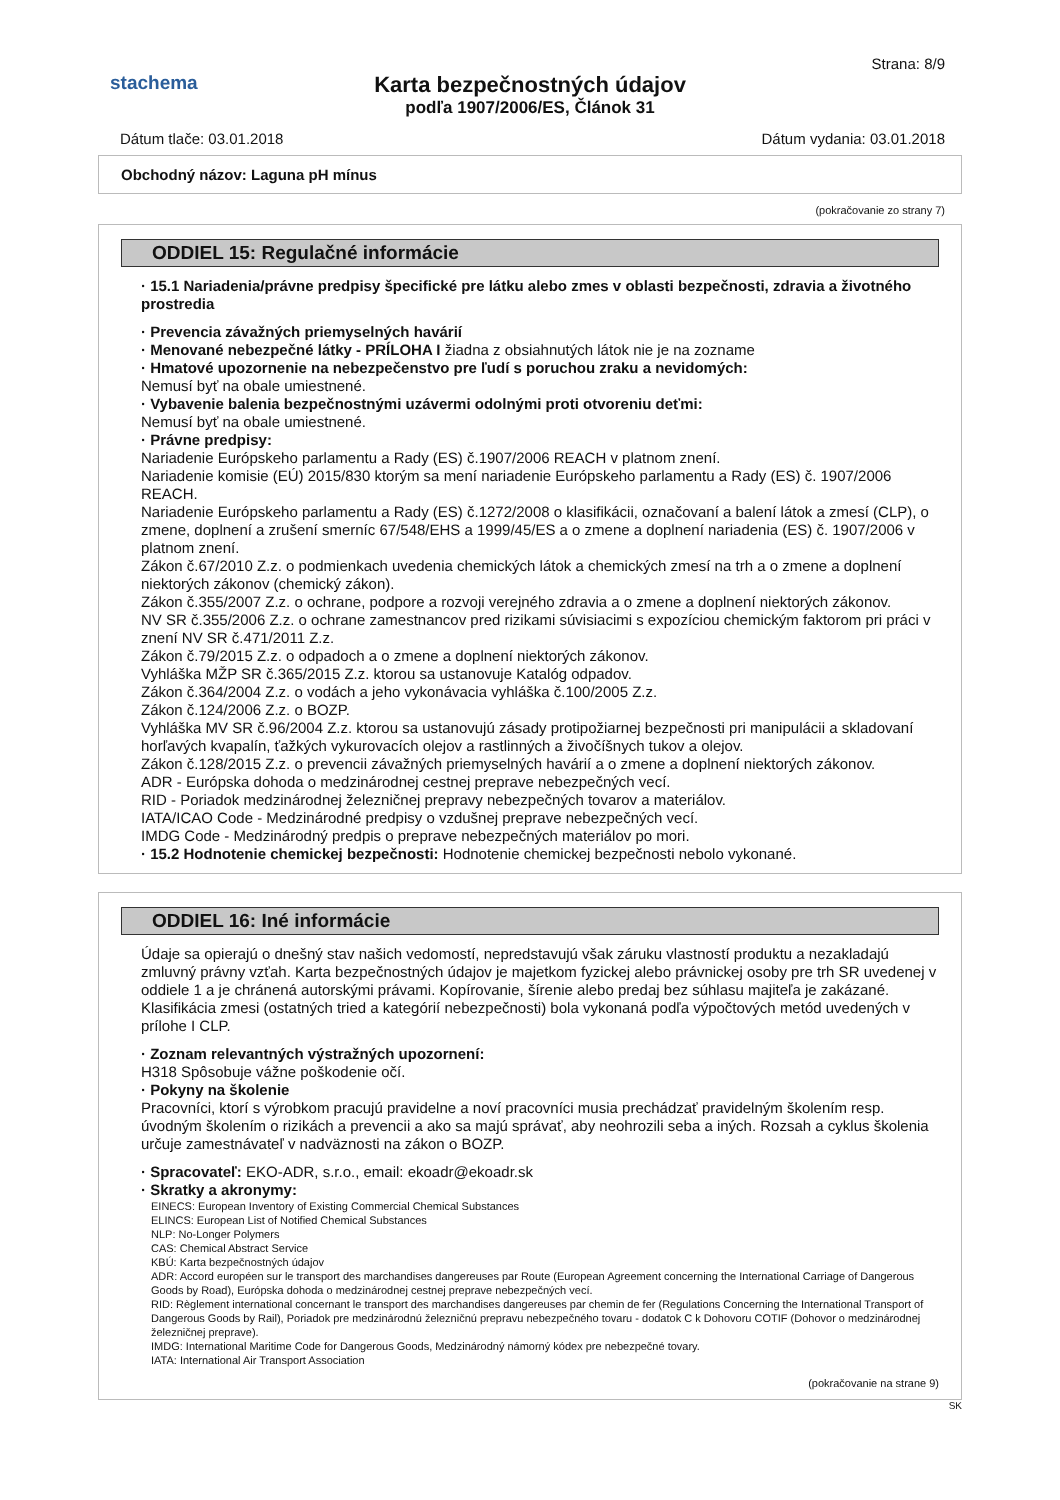Strana: 8/9
stachema
Karta bezpečnostných údajov
podľa 1907/2006/ES, Článok 31
Dátum tlače: 03.01.2018 Dátum vydania: 03.01.2018
Obchodný názov: Laguna pH mínus
(pokračovanie zo strany 7)
ODDIEL 15: Regulačné informácie
· 15.1 Nariadenia/právne predpisy špecifické pre látku alebo zmes v oblasti bezpečnosti, zdravia a životného prostredia
· Prevencia závažných priemyselných havárií
· Menované nebezpečné látky - PRÍLOHA I žiadna z obsiahnutých látok nie je na zozname
· Hmatové upozornenie na nebezpečenstvo pre ľudí s poruchou zraku a nevidomých:
Nemusí byť na obale umiestnené.
· Vybavenie balenia bezpečnostnými uzávermi odolnými proti otvoreniu deťmi:
Nemusí byť na obale umiestnené.
· Právne predpisy:
Nariadenie Európskeho parlamentu a Rady (ES) č.1907/2006 REACH v platnom znení.
Nariadenie komisie (EÚ) 2015/830 ktorým sa mení nariadenie Európskeho parlamentu a Rady (ES) č. 1907/2006 REACH.
Nariadenie Európskeho parlamentu a Rady (ES) č.1272/2008 o klasifikácii, označovaní a balení látok a zmesí (CLP), o zmene, doplnení a zrušení smerníc 67/548/EHS a 1999/45/ES a o zmene a doplnení nariadenia (ES) č. 1907/2006 v platnom znení.
Zákon č.67/2010 Z.z. o podmienkach uvedenia chemických látok a chemických zmesí na trh a o zmene a doplnení niektorých zákonov (chemický zákon).
Zákon č.355/2007 Z.z. o ochrane, podpore a rozvoji verejného zdravia a o zmene a doplnení niektorých zákonov.
NV SR č.355/2006 Z.z. o ochrane zamestnancov pred rizikami súvisiacimi s expozíciou chemickým faktorom pri práci v znení NV SR č.471/2011 Z.z.
Zákon č.79/2015 Z.z. o odpadoch a o zmene a doplnení niektorých zákonov.
Vyhláška MŽP SR č.365/2015 Z.z. ktorou sa ustanovuje Katalóg odpadov.
Zákon č.364/2004 Z.z. o vodách a jeho vykonávacia vyhláška č.100/2005 Z.z.
Zákon č.124/2006 Z.z. o BOZP.
Vyhláška MV SR č.96/2004 Z.z. ktorou sa ustanovujú zásady protipožiarnej bezpečnosti pri manipulácii a skladovaní horľavých kvapalín, ťažkých vykurovacích olejov a rastlinných a živočíšnych tukov a olejov.
Zákon č.128/2015 Z.z. o prevencii závažných priemyselných havárií a o zmene a doplnení niektorých zákonov.
ADR - Európska dohoda o medzinárodnej cestnej preprave nebezpečných vecí.
RID - Poriadok medzinárodnej železničnej prepravy nebezpečných tovarov a materiálov.
IATA/ICAO Code - Medzinárodné predpisy o vzdušnej preprave nebezpečných vecí.
IMDG Code - Medzinárodný predpis o preprave nebezpečných materiálov po mori.
· 15.2 Hodnotenie chemickej bezpečnosti: Hodnotenie chemickej bezpečnosti nebolo vykonané.
ODDIEL 16: Iné informácie
Údaje sa opierajú o dnešný stav našich vedomostí, nepredstavujú však záruku vlastností produktu a nezakladajú zmluvný právny vzťah. Karta bezpečnostných údajov je majetkom fyzickej alebo právnickej osoby pre trh SR uvedenej v oddiele 1 a je chránená autorskými právami. Kopírovanie, šírenie alebo predaj bez súhlasu majiteľa je zakázané.
Klasifikácia zmesi (ostatných tried a kategórií nebezpečnosti) bola vykonaná podľa výpočtových metód uvedených v prílohe I CLP.
· Zoznam relevantných výstražných upozornení:
H318 Spôsobuje vážne poškodenie očí.
· Pokyny na školenie
Pracovníci, ktorí s výrobkom pracujú pravidelne a noví pracovníci musia prechádzať pravidelným školením resp. úvodným školením o rizikách a prevencii a ako sa majú správať, aby neohrozili seba a iných. Rozsah a cyklus školenia určuje zamestnávateľ v nadväznosti na zákon o BOZP.
· Spracovateľ: EKO-ADR, s.r.o., email: ekoadr@ekoadr.sk
· Skratky a akronymy:
EINECS: European Inventory of Existing Commercial Chemical Substances
ELINCS: European List of Notified Chemical Substances
NLP: No-Longer Polymers
CAS: Chemical Abstract Service
KBÚ: Karta bezpečnostných údajov
ADR: Accord européen sur le transport des marchandises dangereuses par Route (European Agreement concerning the International Carriage of Dangerous Goods by Road), Európska dohoda o medzinárodnej cestnej preprave nebezpečných vecí.
RID: Règlement international concernant le transport des marchandises dangereuses par chemin de fer (Regulations Concerning the International Transport of Dangerous Goods by Rail), Poriadok pre medzinárodnú železničnú prepravu nebezpečného tovaru - dodatok C k Dohovoru COTIF (Dohovor o medzinárodnej železničnej preprave).
IMDG: International Maritime Code for Dangerous Goods, Medzinárodný námorný kódex pre nebezpečné tovary.
IATA: International Air Transport Association
(pokračovanie na strane 9)
SK